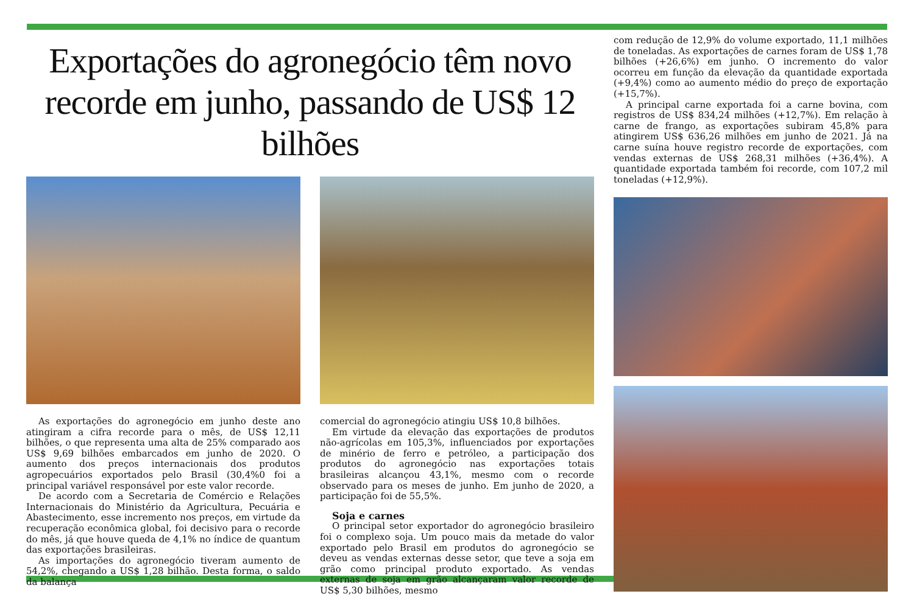Exportações do agronegócio têm novo recorde em junho, passando de US$ 12 bilhões
As exportações do agronegócio em junho deste ano atingiram a cifra recorde para o mês, de US$ 12,11 bilhões, o que representa uma alta de 25% comparado aos US$ 9,69 bilhões embarcados em junho de 2020. O aumento dos preços internacionais dos produtos agropecuários exportados pelo Brasil (30,4%0 foi a principal variável responsável por este valor recorde.
De acordo com a Secretaria de Comércio e Relações Internacionais do Ministério da Agricultura, Pecuária e Abastecimento, esse incremento nos preços, em virtude da recuperação econômica global, foi decisivo para o recorde do mês, já que houve queda de 4,1% no índice de quantum das exportações brasileiras.
As importações do agronegócio tiveram aumento de 54,2%, chegando a US$ 1,28 bilhão. Desta forma, o saldo da balança
comercial do agronegócio atingiu US$ 10,8 bilhões.
Em virtude da elevação das exportações de produtos não-agrícolas em 105,3%, influenciados por exportações de minério de ferro e petróleo, a participação dos produtos do agronegócio nas exportações totais brasileiras alcançou 43,1%, mesmo com o recorde observado para os meses de junho. Em junho de 2020, a participação foi de 55,5%.
Soja e carnes
O principal setor exportador do agronegócio brasileiro foi o complexo soja. Um pouco mais da metade do valor exportado pelo Brasil em produtos do agronegócio se deveu as vendas externas desse setor, que teve a soja em grão como principal produto exportado. As vendas externas de soja em grão alcançaram valor recorde de US$ 5,30 bilhões, mesmo
com redução de 12,9% do volume exportado, 11,1 milhões de toneladas. As exportações de carnes foram de US$ 1,78 bilhões (+26,6%) em junho. O incremento do valor ocorreu em função da elevação da quantidade exportada (+9,4%) como ao aumento médio do preço de exportação (+15,7%).
A principal carne exportada foi a carne bovina, com registros de US$ 834,24 milhões (+12,7%). Em relação à carne de frango, as exportações subiram 45,8% para atingirem US$ 636,26 milhões em junho de 2021. Já na carne suína houve registro recorde de exportações, com vendas externas de US$ 268,31 milhões (+36,4%). A quantidade exportada também foi recorde, com 107,2 mil toneladas (+12,9%).